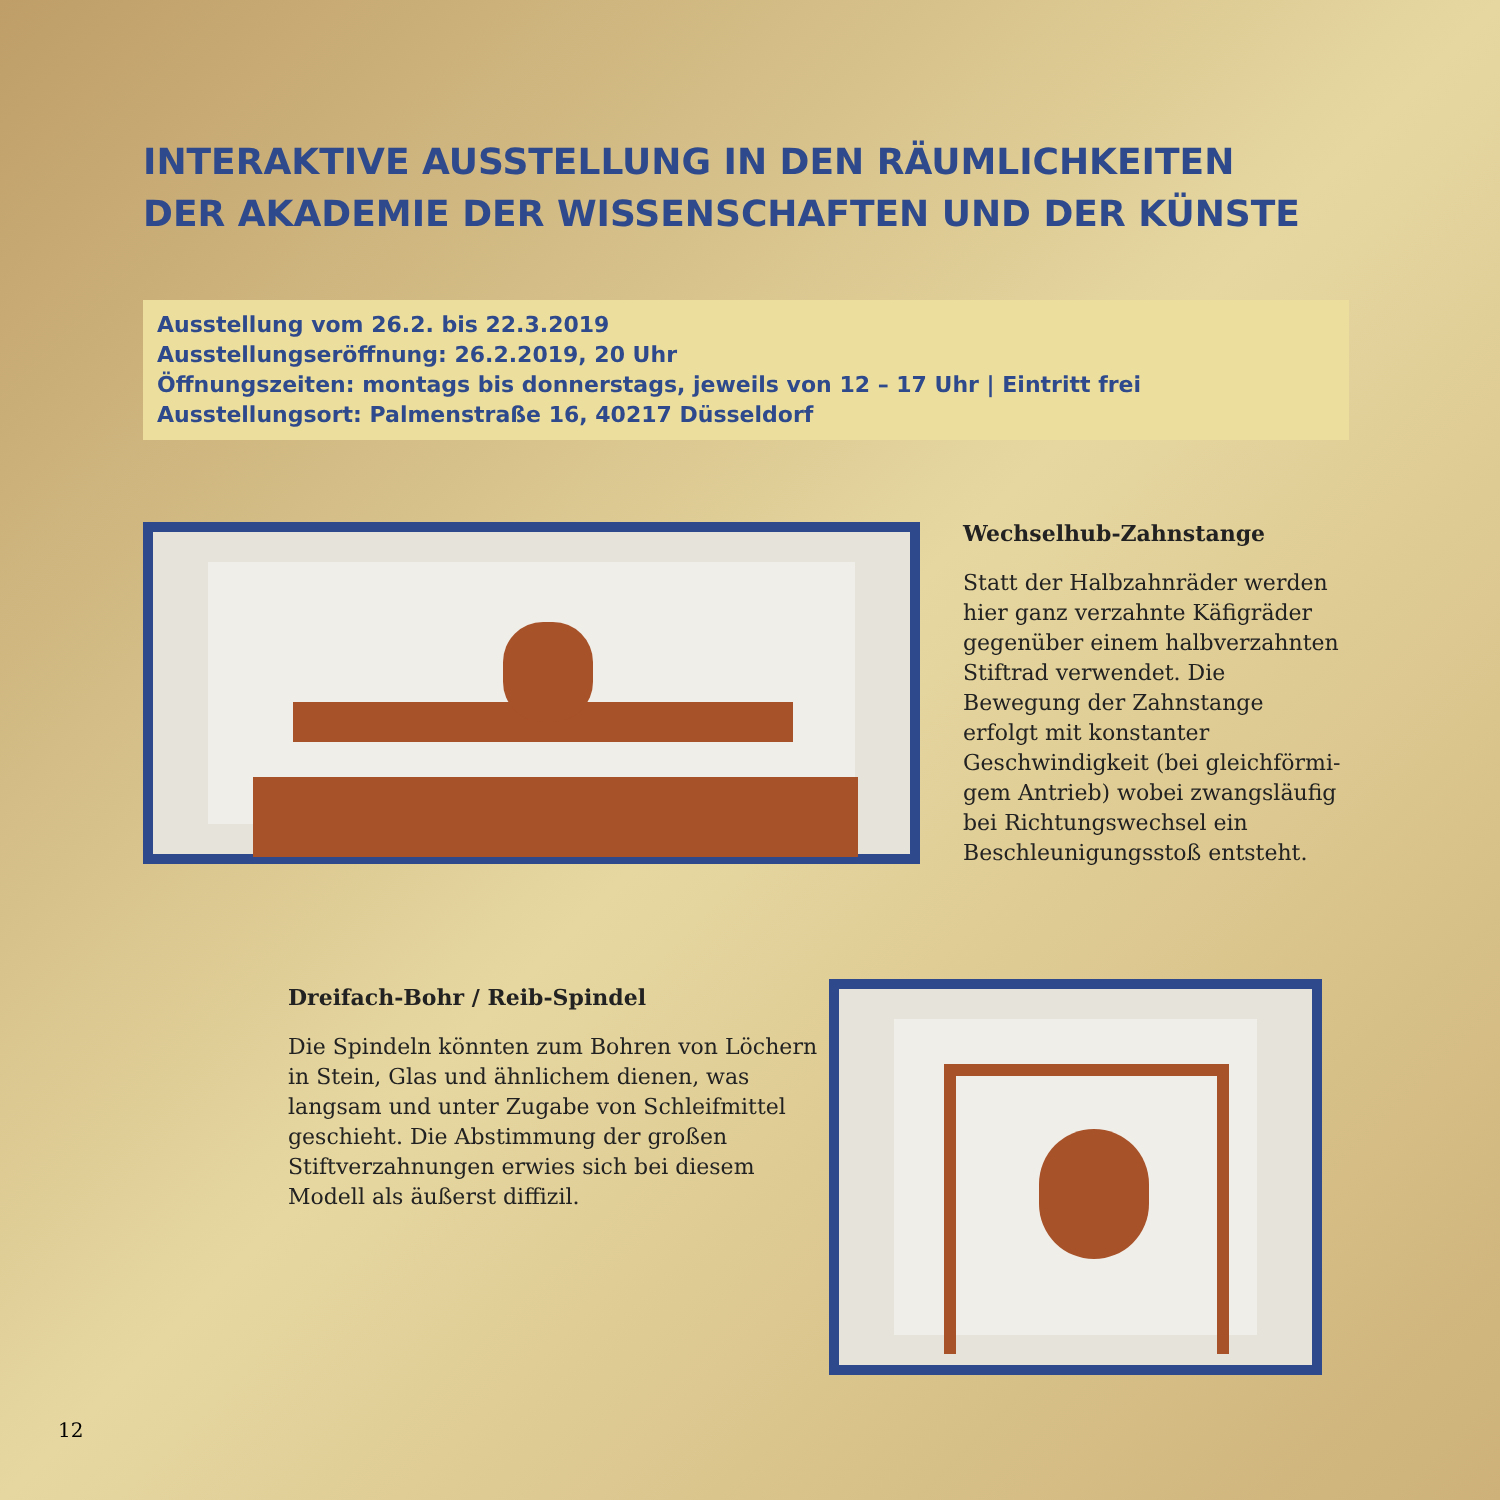INTERAKTIVE AUSSTELLUNG IN DEN RÄUMLICHKEITEN
DER AKADEMIE DER WISSENSCHAFTEN UND DER KÜNSTE
Ausstellung vom 26.2. bis 22.3.2019
Ausstellungseröffnung: 26.2.2019, 20 Uhr
Öffnungszeiten: montags bis donnerstags, jeweils von 12 – 17 Uhr | Eintritt frei
Ausstellungsort: Palmenstraße 16, 40217 Düsseldorf
Wechselhub-Zahnstange
Statt der Halbzahnräder werden hier ganz verzahnte Käfigräder gegen­über einem halbverzahnten Stiftrad verwendet. Die Bewegung der Zahnstange erfolgt mit konstanter Geschwindigkeit (bei gleichförmi­gem Antrieb) wobei zwangsläufig bei Richtungswechsel ein Beschleu­nigungsstoß entsteht.
Dreifach-Bohr / Reib-Spindel
Die Spindeln könnten zum Bohren von Löchern in Stein, Glas und ähnlichem dienen, was langsam und unter Zugabe von Schleifmittel geschieht. Die Abstimmung der großen Stiftverzahnungen erwies sich bei diesem Modell als äußerst diffizil.
12